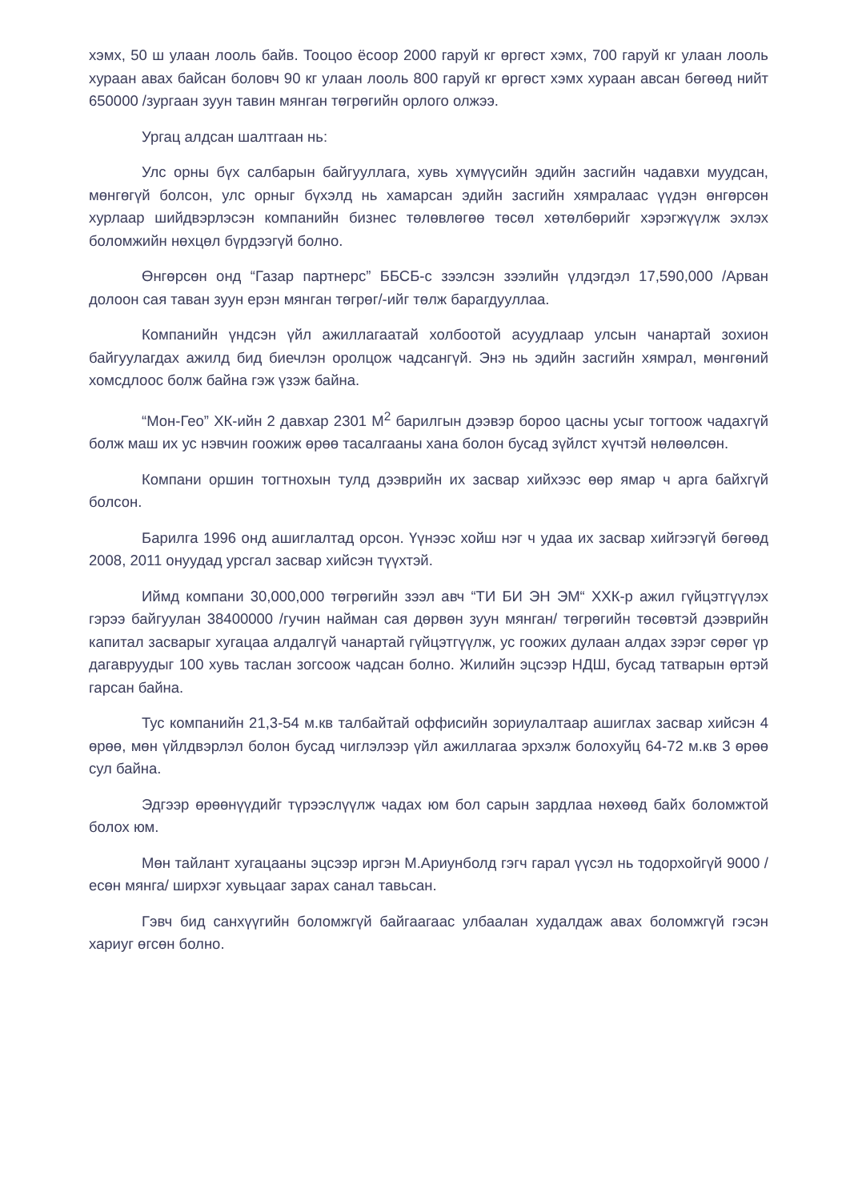хэмх, 50 ш улаан лооль байв. Тооцоо ёсоор 2000 гаруй кг өргөст хэмх, 700 гаруй кг улаан лооль хураан авах байсан боловч 90 кг улаан лооль 800 гаруй кг өргөст хэмх хураан авсан бөгөөд нийт 650000 /зургаан зуун тавин мянган төгрөгийн орлого олжээ.
Ургац алдсан шалтгаан нь:
Улс орны бүх салбарын байгууллага, хувь хүмүүсийн эдийн засгийн чадавхи муудсан, мөнгөгүй болсон, улс орныг бүхэлд нь хамарсан эдийн засгийн хямралаас үүдэн өнгөрсөн хурлаар шийдвэрлэсэн компанийн бизнес төлөвлөгөө төсөл хөтөлбөрийг хэрэгжүүлж эхлэх боломжийн нөхцөл бүрдээгүй болно.
Өнгөрсөн онд “Газар партнерс” ББСБ-с зээлсэн зээлийн үлдэгдэл 17,590,000 /Арван долоон сая таван зуун ерэн мянган төгрөг/-ийг төлж барагдууллаа.
Компанийн үндсэн үйл ажиллагаатай холбоотой асуудлаар улсын чанартай зохион байгуулагдах ажилд бид биечлэн оролцож чадсангүй. Энэ нь эдийн засгийн хямрал, мөнгөний хомсдлоос болж байна гэж үзэж байна.
“Мон-Гео” ХК-ийн 2 давхар 2301 М<sup>2</sup> барилгын дээвэр бороо цасны усыг тогтоож чадахгүй болж маш их ус нэвчин гоожиж өрөө тасалгааны хана болон бусад зүйлст хүчтэй нөлөөлсөн.
Компани оршин тогтнохын тулд дээврийн их засвар хийхээс өөр ямар ч арга байхгүй болсон.
Барилга 1996 онд ашиглалтад орсон. Үүнээс хойш нэг ч удаа их засвар хийгээгүй бөгөөд 2008, 2011 онуудад урсгал засвар хийсэн түүхтэй.
Иймд компани 30,000,000 төгрөгийн зээл авч “ТИ БИ ЭН ЭМ“ ХХК-р ажил гүйцэтгүүлэх гэрээ байгуулан 38400000 /гучин найман сая дөрвөн зуун мянган/ төгрөгийн төсөвтэй дээврийн капитал засварыг хугацаа алдалгүй чанартай гүйцэтгүүлж, ус гоожих дулаан алдах зэрэг сөрөг үр дагавруудыг 100 хувь таслан зогсоож чадсан болно. Жилийн эцсээр НДШ, бусад татварын өртэй гарсан байна.
Тус компанийн 21,3-54 м.кв талбайтай оффисийн зориулалтаар ашиглах засвар хийсэн 4 өрөө, мөн үйлдвэрлэл болон бусад чиглэлээр үйл ажиллагаа эрхэлж болохуйц 64-72 м.кв 3 өрөө сул байна.
Эдгээр өрөөнүүдийг түрээслүүлж чадах юм бол сарын зардлаа нөхөөд байх боломжтой болох юм.
Мөн тайлант хугацааны эцсээр иргэн М.Ариунболд гэгч гарал үүсэл нь тодорхойгүй 9000 /есөн мянга/ ширхэг хувьцааг зарах санал тавьсан.
Гэвч бид санхүүгийн боломжгүй байгаагаас улбаалан худалдаж авах боломжгүй гэсэн хариуг өгсөн болно.